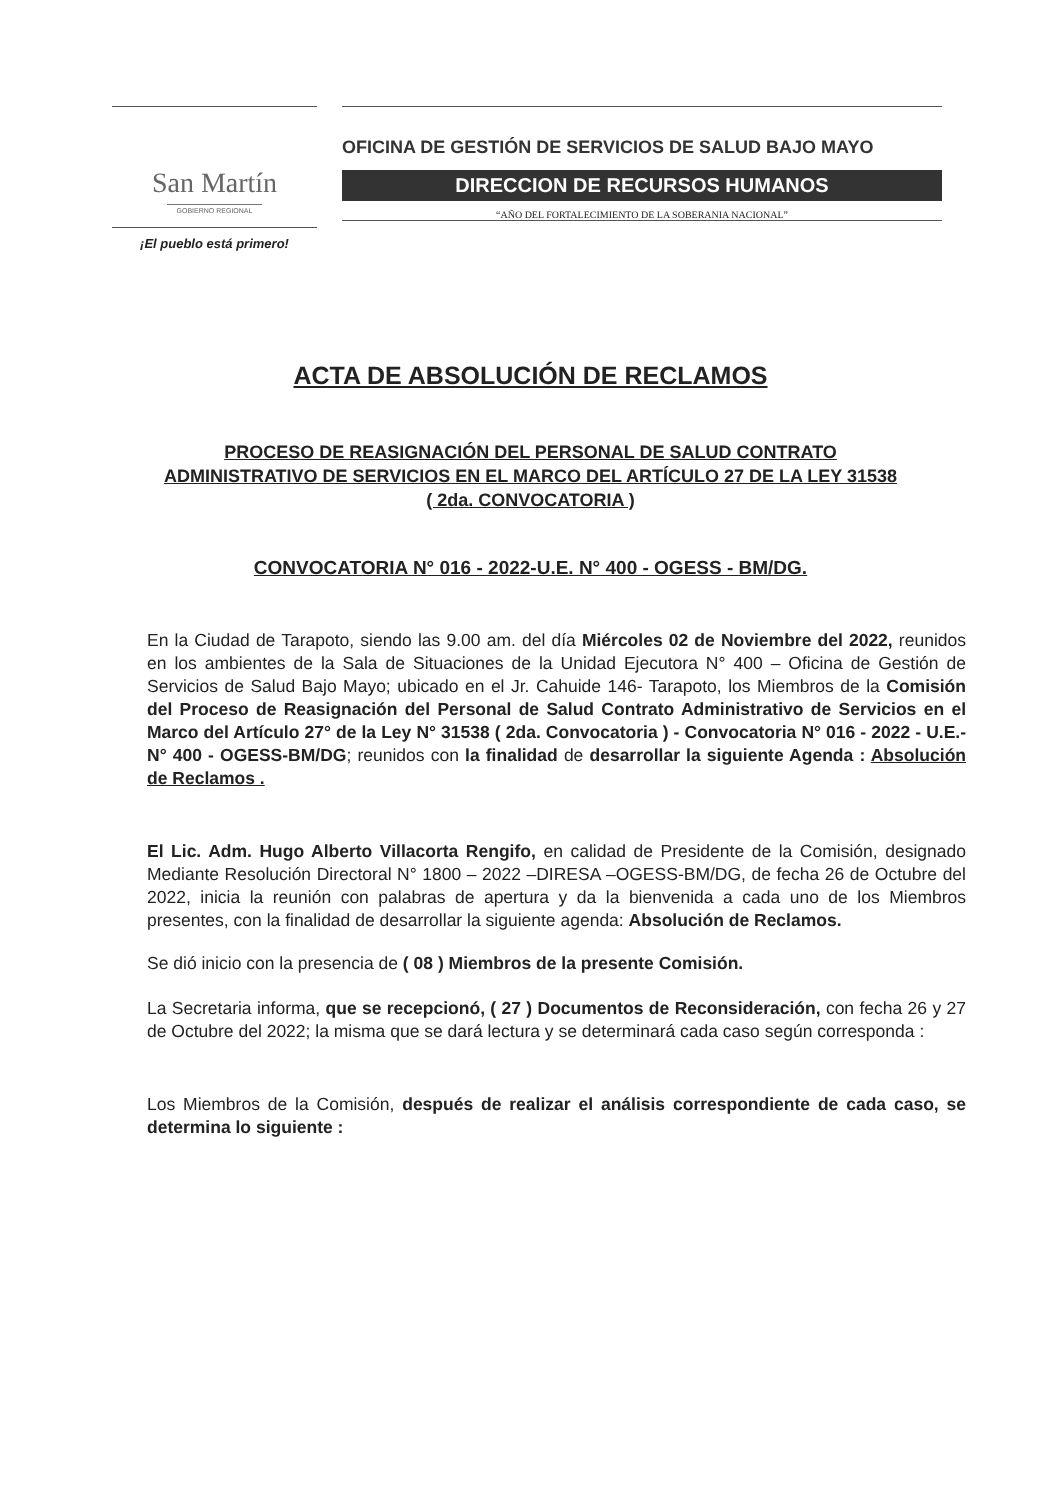San Martín
GOBIERNO REGIONAL
¡El pueblo está primero!
OFICINA DE GESTIÓN DE SERVICIOS DE SALUD BAJO MAYO
DIRECCION DE RECURSOS HUMANOS
“AÑO DEL FORTALECIMIENTO DE LA SOBERANIA NACIONAL”
ACTA DE ABSOLUCIÓN DE RECLAMOS
PROCESO DE REASIGNACIÓN DEL PERSONAL DE SALUD CONTRATO
ADMINISTRATIVO DE SERVICIOS EN EL MARCO DEL ARTÍCULO 27 DE LA LEY 31538
( 2da. CONVOCATORIA )
CONVOCATORIA N° 016 - 2022-U.E. N° 400 - OGESS - BM/DG.
En la Ciudad de Tarapoto, siendo las 9.00 am. del día Miércoles 02 de Noviembre del 2022, reunidos en los ambientes de la Sala de Situaciones de la Unidad Ejecutora N° 400 – Oficina de Gestión de Servicios de Salud Bajo Mayo; ubicado en el Jr. Cahuide 146- Tarapoto, los Miembros de la Comisión del Proceso de Reasignación del Personal de Salud Contrato Administrativo de Servicios en el Marco del Artículo 27° de la Ley N° 31538 ( 2da. Convocatoria ) - Convocatoria N° 016 - 2022 - U.E.- N° 400 - OGESS-BM/DG; reunidos con la finalidad de desarrollar la siguiente Agenda : Absolución de Reclamos .
El Lic. Adm. Hugo Alberto Villacorta Rengifo, en calidad de Presidente de la Comisión, designado Mediante Resolución Directoral N° 1800 – 2022 –DIRESA –OGESS-BM/DG, de fecha 26 de Octubre del 2022, inicia la reunión con palabras de apertura y da la bienvenida a cada uno de los Miembros presentes, con la finalidad de desarrollar la siguiente agenda: Absolución de Reclamos.
Se dió inicio con la presencia de ( 08 ) Miembros de la presente Comisión.
La Secretaria informa, que se recepcionó, ( 27 ) Documentos de Reconsideración, con fecha 26 y 27 de Octubre del 2022; la misma que se dará lectura y se determinará cada caso según corresponda :
Los Miembros de la Comisión, después de realizar el análisis correspondiente de cada caso, se determina lo siguiente :